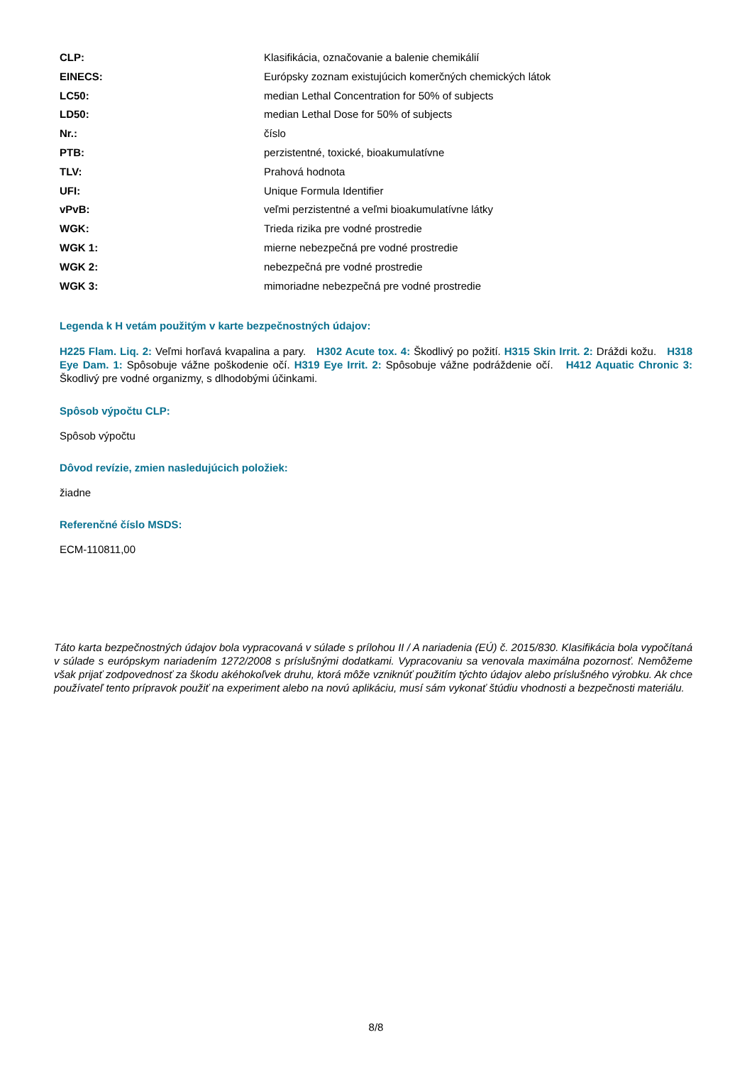| CLP: | Klasifikácia, označovanie a balenie chemikálií |
| EINECS: | Európsky zoznam existujúcich komerčných chemických látok |
| LC50: | median Lethal Concentration for 50% of subjects |
| LD50: | median Lethal Dose for 50% of subjects |
| Nr.: | číslo |
| PTB: | perzistentné, toxické, bioakumulatívne |
| TLV: | Prahová hodnota |
| UFI: | Unique Formula Identifier |
| vPvB: | veľmi perzistentné a veľmi bioakumulatívne látky |
| WGK: | Trieda rizika pre vodné prostredie |
| WGK 1: | mierne nebezpečná pre vodné prostredie |
| WGK 2: | nebezpečná pre vodné prostredie |
| WGK 3: | mimoriadne nebezpečná pre vodné prostredie |
Legenda k H vetám použitým v karte bezpečnostných údajov:
H225 Flam. Liq. 2: Veľmi horľavá kvapalina a pary. H302 Acute tox. 4: Škodlivý po požití. H315 Skin Irrit. 2: Dráždi kožu. H318 Eye Dam. 1: Spôsobuje vážne poškodenie očí. H319 Eye Irrit. 2: Spôsobuje vážne podráždenie očí. H412 Aquatic Chronic 3: Škodlivý pre vodné organizmy, s dlhodobými účinkami.
Spôsob výpočtu CLP:
Spôsob výpočtu
Dôvod revízie, zmien nasledujúcich položiek:
žiadne
Referenčné číslo MSDS:
ECM-110811,00
Táto karta bezpečnostných údajov bola vypracovaná v súlade s prílohou II / A nariadenia (EÚ) č. 2015/830. Klasifikácia bola vypočítaná v súlade s európskym nariadením 1272/2008 s príslušnými dodatkami. Vypracovaniu sa venovala maximálna pozornosť. Nemôžeme však prijať zodpovednosť za škodu akéhokoľvek druhu, ktorá môže vzniknúť použitím týchto údajov alebo príslušného výrobku. Ak chce používateľ tento prípravok použiť na experiment alebo na novú aplikáciu, musí sám vykonať štúdiu vhodnosti a bezpečnosti materiálu.
8/8